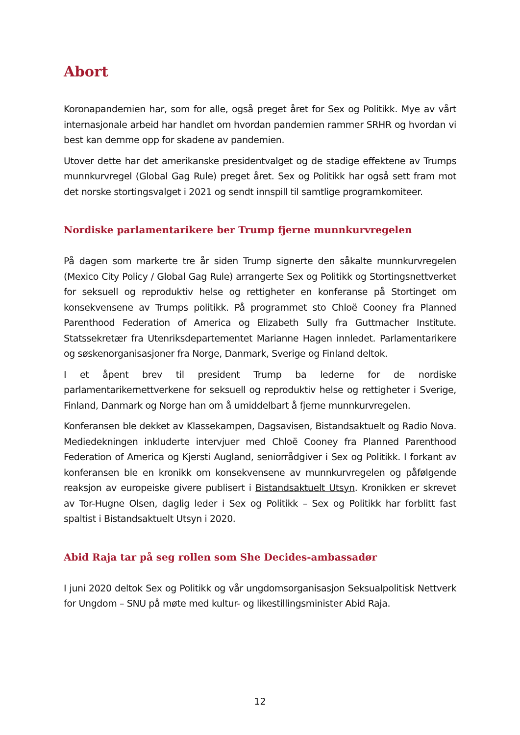Abort
Koronapandemien har, som for alle, også preget året for Sex og Politikk. Mye av vårt internasjonale arbeid har handlet om hvordan pandemien rammer SRHR og hvordan vi best kan demme opp for skadene av pandemien.
Utover dette har det amerikanske presidentvalget og de stadige effektene av Trumps munnkurvregel (Global Gag Rule) preget året. Sex og Politikk har også sett fram mot det norske stortingsvalget i 2021 og sendt innspill til samtlige programkomiteer.
Nordiske parlamentarikere ber Trump fjerne munnkurvregelen
På dagen som markerte tre år siden Trump signerte den såkalte munnkurvregelen (Mexico City Policy / Global Gag Rule) arrangerte Sex og Politikk og Stortingsnettverket for seksuell og reproduktiv helse og rettigheter en konferanse på Stortinget om konsekvensene av Trumps politikk. På programmet sto Chloë Cooney fra Planned Parenthood Federation of America og Elizabeth Sully fra Guttmacher Institute. Statssekretær fra Utenriksdepartementet Marianne Hagen innledet. Parlamentarikere og søskenorganisasjoner fra Norge, Danmark, Sverige og Finland deltok.
I et åpent brev til president Trump ba lederne for de nordiske parlamentarikernettverkene for seksuell og reproduktiv helse og rettigheter i Sverige, Finland, Danmark og Norge han om å umiddelbart å fjerne munnkurvregelen.
Konferansen ble dekket av Klassekampen, Dagsavisen, Bistandsaktuelt og Radio Nova. Mediedekningen inkluderte intervjuer med Chloë Cooney fra Planned Parenthood Federation of America og Kjersti Augland, seniorrådgiver i Sex og Politikk. I forkant av konferansen ble en kronikk om konsekvensene av munnkurvregelen og påfølgende reaksjon av europeiske givere publisert i Bistandsaktuelt Utsyn. Kronikken er skrevet av Tor-Hugne Olsen, daglig leder i Sex og Politikk – Sex og Politikk har forblitt fast spaltist i Bistandsaktuelt Utsyn i 2020.
Abid Raja tar på seg rollen som She Decides-ambassadør
I juni 2020 deltok Sex og Politikk og vår ungdomsorganisasjon Seksualpolitisk Nettverk for Ungdom – SNU på møte med kultur- og likestillingsminister Abid Raja.
12